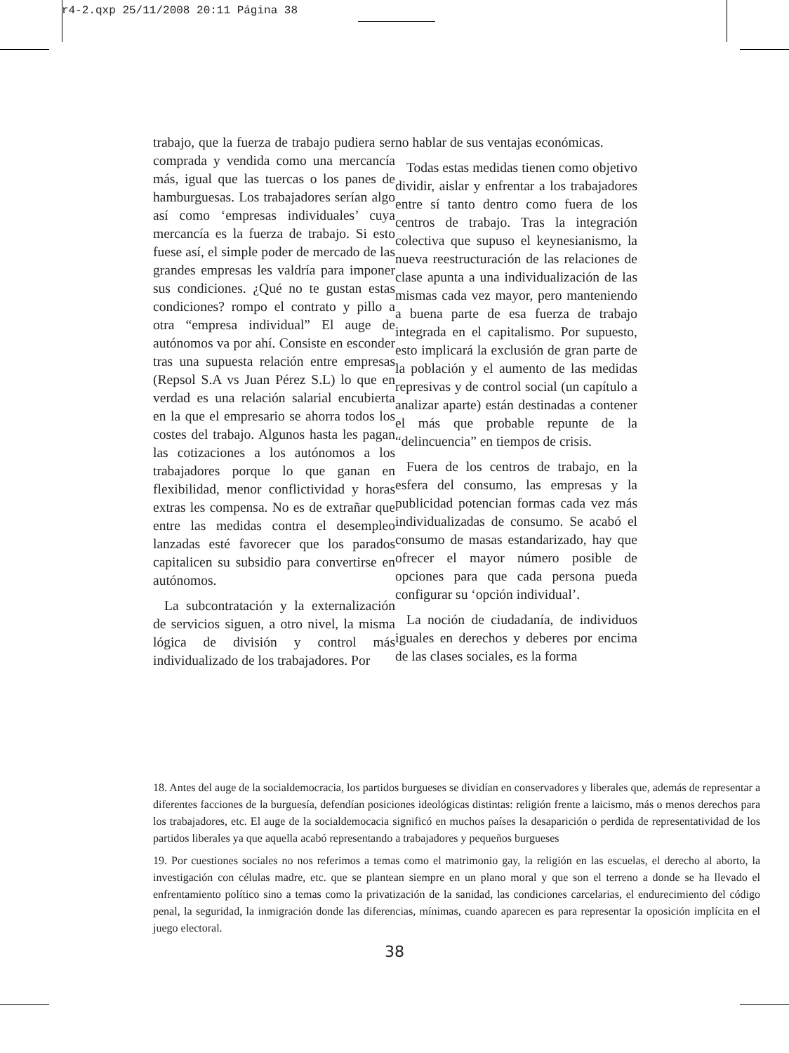r4-2.qxp 25/11/2008 20:11 Página 38
trabajo, que la fuerza de trabajo pudiera ser comprada y vendida como una mercancía más, igual que las tuercas o los panes de hamburguesas. Los trabajadores serían algo así como ‘empresas individuales’ cuya mercancía es la fuerza de trabajo. Si esto fuese así, el simple poder de mercado de las grandes empresas les valdría para imponer sus condiciones. ¿Qué no te gustan estas condiciones? rompo el contrato y pillo a otra “empresa individual” El auge de autónomos va por ahí. Consiste en esconder tras una supuesta relación entre empresas (Repsol S.A vs Juan Pérez S.L) lo que en verdad es una relación salarial encubierta en la que el empresario se ahorra todos los costes del trabajo. Algunos hasta les pagan las cotizaciones a los autónomos a los trabajadores porque lo que ganan en flexibilidad, menor conflictividad y horas extras les compensa. No es de extrañar que entre las medidas contra el desempleo lanzadas esté favorecer que los parados capitalicen su subsidio para convertirse en autónomos.
La subcontratación y la externalización de servicios siguen, a otro nivel, la misma lógica de división y control más individualizado de los trabajadores. Por
no hablar de sus ventajas económicas.
Todas estas medidas tienen como objetivo dividir, aislar y enfrentar a los trabajadores entre sí tanto dentro como fuera de los centros de trabajo. Tras la integración colectiva que supuso el keynesianismo, la nueva reestructuración de las relaciones de clase apunta a una individualización de las mismas cada vez mayor, pero manteniendo a buena parte de esa fuerza de trabajo integrada en el capitalismo. Por supuesto, esto implicará la exclusión de gran parte de la población y el aumento de las medidas represivas y de control social (un capítulo a analizar aparte) están destinadas a contener el más que probable repunte de la “delincuencia” en tiempos de crisis.
Fuera de los centros de trabajo, en la esfera del consumo, las empresas y la publicidad potencian formas cada vez más individualizadas de consumo. Se acabó el consumo de masas estandarizado, hay que ofrecer el mayor número posible de opciones para que cada persona pueda configurar su ‘opción individual’.
La noción de ciudadanía, de individuos iguales en derechos y deberes por encima de las clases sociales, es la forma
18. Antes del auge de la socialdemocracia, los partidos burgueses se dividían en conservadores y liberales que, además de representar a diferentes facciones de la burguesía, defendían posiciones ideológicas distintas: religión frente a laicismo, más o menos derechos para los trabajadores, etc. El auge de la socialdemocacia significó en muchos países la desaparición o perdida de representatividad de los partidos liberales ya que aquella acabó representando a trabajadores y pequeños burgueses
19. Por cuestiones sociales no nos referimos a temas como el matrimonio gay, la religión en las escuelas, el derecho al aborto, la investigación con células madre, etc. que se plantean siempre en un plano moral y que son el terreno a donde se ha llevado el enfrentamiento político sino a temas como la privatización de la sanidad, las condiciones carcelarias, el endurecimiento del código penal, la seguridad, la inmigración donde las diferencias, mínimas, cuando aparecen es para representar la oposición implícita en el juego electoral.
38